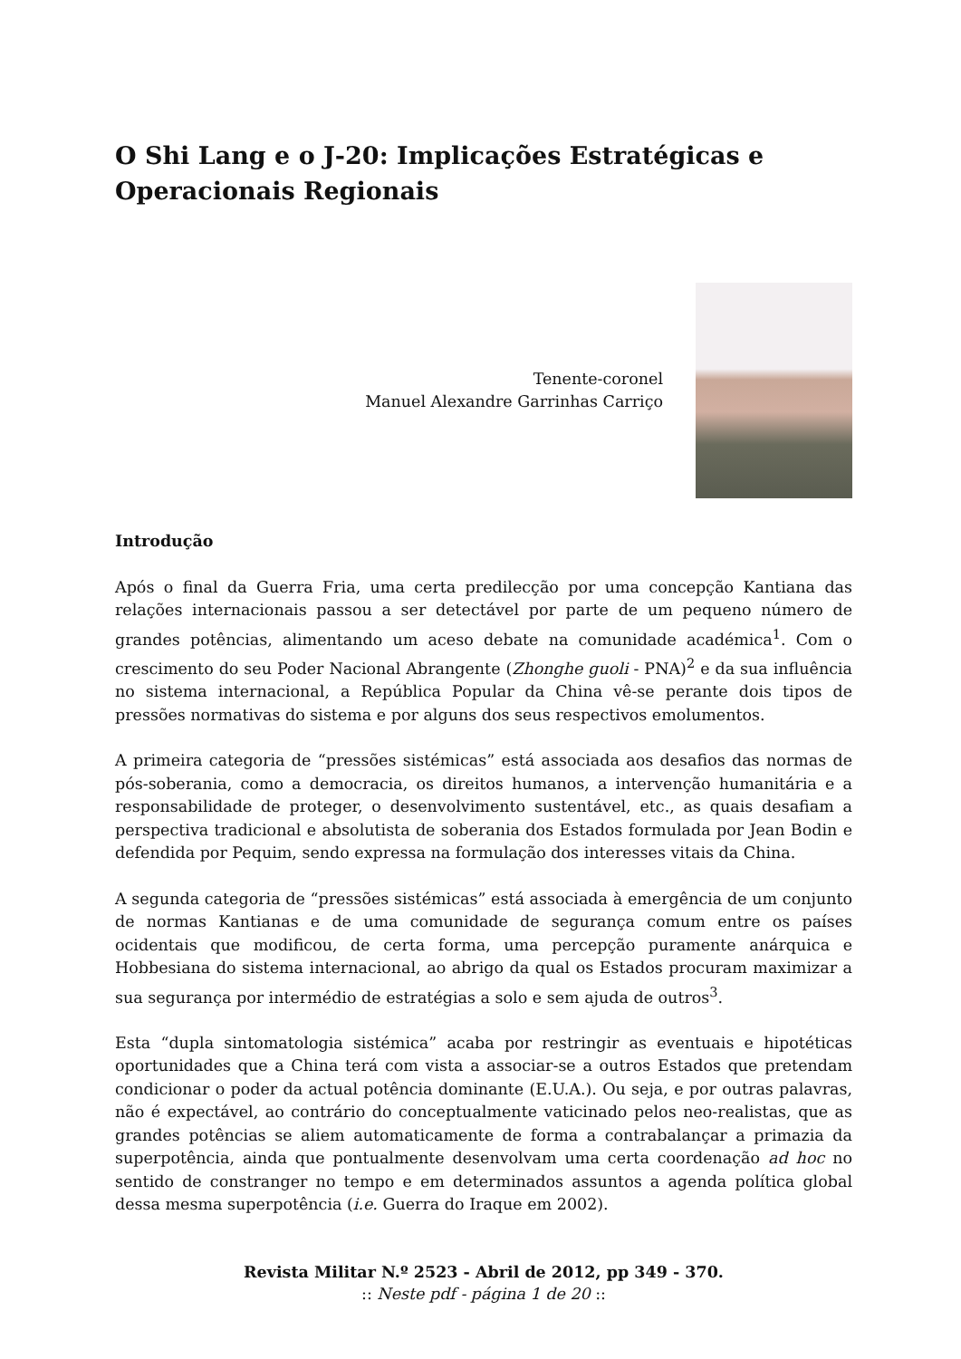O Shi Lang e o J-20: Implicações Estratégicas e Operacionais Regionais
Tenente-coronel
Manuel Alexandre Garrinhas Carriço
Introdução
Após o final da Guerra Fria, uma certa predilecção por uma concepção Kantiana das relações internacionais passou a ser detectável por parte de um pequeno número de grandes potências, alimentando um aceso debate na comunidade académica<sup>1</sup>. Com o crescimento do seu Poder Nacional Abrangente (Zhonghe guoli - PNA)<sup>2</sup> e da sua influência no sistema internacional, a República Popular da China vê-se perante dois tipos de pressões normativas do sistema e por alguns dos seus respectivos emolumentos.
A primeira categoria de “pressões sistémicas” está associada aos desafios das normas de pós-soberania, como a democracia, os direitos humanos, a intervenção humanitária e a responsabilidade de proteger, o desenvolvimento sustentável, etc., as quais desafiam a perspectiva tradicional e absolutista de soberania dos Estados formulada por Jean Bodin e defendida por Pequim, sendo expressa na formulação dos interesses vitais da China.
A segunda categoria de “pressões sistémicas” está associada à emergência de um conjunto de normas Kantianas e de uma comunidade de segurança comum entre os países ocidentais que modificou, de certa forma, uma percepção puramente anárquica e Hobbesiana do sistema internacional, ao abrigo da qual os Estados procuram maximizar a sua segurança por intermédio de estratégias a solo e sem ajuda de outros<sup>3</sup>.
Esta “dupla sintomatologia sistémica” acaba por restringir as eventuais e hipotéticas oportunidades que a China terá com vista a associar-se a outros Estados que pretendam condicionar o poder da actual potência dominante (E.U.A.). Ou seja, e por outras palavras, não é expectável, ao contrário do conceptualmente vaticinado pelos neo-realistas, que as grandes potências se aliem automaticamente de forma a contrabalançar a primazia da superpotência, ainda que pontualmente desenvolvam uma certa coordenação ad hoc no sentido de constranger no tempo e em determinados assuntos a agenda política global dessa mesma superpotência (i.e. Guerra do Iraque em 2002).
Revista Militar N.º 2523 - Abril de 2012, pp 349 - 370.
:: Neste pdf - página 1 de 20 ::